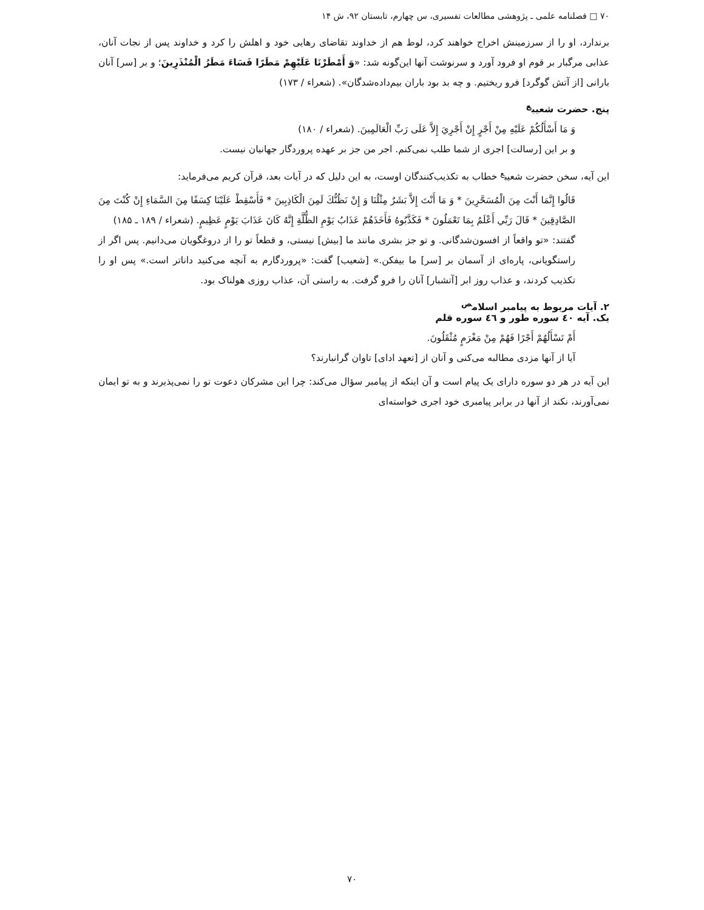۷۰ □ فصلنامه علمی ـ پژوهشی مطالعات تفسیری، س چهارم، تابستان ۹۲، ش ۱۴
برندارد، او را از سرزمینش اخراج خواهند کرد، لوط هم از خداوند تقاضای رهایی خود و اهلش را کرد و خداوند پس از نجات آنان، عذابی مرگبار بر قوم او فرود آورد و سرنوشت آنها این‌گونه شد: «وَ أَمْطَرْنَا عَلَيْهِمْ مَطَرًا فَسَاءَ مَطَرُ الْمُنْذَرِينَ؛ و بر [سر] آنان بارانی [از آتش گوگرد] فرو ریختیم. و چه بد بود باران بیم‌داده‌شدگان». (شعراء / ۱۷۳)
پنج. حضرت شعیب<sup>ع</sup>
وَ مَا أَسْأَلُكُمْ عَلَيْهِ مِنْ أَجْرٍ إِنْ أَجْرِيَ إِلاَّ عَلَى رَبِّ الْعَالَمِينَ. (شعراء / ۱۸۰)
و بر این [رسالت] اجری از شما طلب نمی‌کنم. اجر من جز بر عهده پروردگار جهانیان نیست.
این آیه، سخن حضرت شعیب<sup>ع</sup> خطاب به تکذیب‌کنندگان اوست، به این دلیل که در آیات بعد، قرآن کریم می‌فرماید:
قَالُوا إِنَّمَا أَنْتَ مِنَ الْمُسَحَّرِينَ * وَ مَا أَنْتَ إِلاَّ بَشَرٌ مِثْلُنَا وَ إِنْ نَظُنُّكَ لَمِنَ الْكَاذِبِينَ * فَأَسْقِطْ عَلَيْنَا كِسَفًا مِنَ السَّمَاءِ إِنْ كُنْتَ مِنَ الصَّادِقِينَ * قَالَ رَبِّي أَعْلَمُ بِمَا تَعْمَلُونَ * فَكَذَّبُوهُ فَأَخَذَهُمْ عَذَابُ يَوْمِ الظُّلَّةِ إِنَّهُ كَانَ عَذَابَ يَوْمٍ عَظِيمٍ. (شعراء / ۱۸۹ ـ ۱۸۵)
گفتند: «تو واقعاً از افسون‌شدگانی. و تو جز بشری مانند ما [بیش] نیستی، و قطعاً تو را از دروغگویان می‌دانیم. پس اگر از راستگویانی، پاره‌ای از آسمان بر [سر] ما بیفکن.» [شعیب] گفت: «پروردگارم به آنچه می‌کنید داناتر است.» پس او را تکذیب کردند، و عذاب روز ابر [آتشبار] آنان را فرو گرفت. به راستی آن، عذاب روزی هولناک بود.
۲. آیات مربوط به پیامبر اسلام<sup>ص</sup>
یک. آیه ٤٠ سوره طور و ٤٦ سوره قلم
أَمْ تَسْأَلُهُمْ أَجْرًا فَهُمْ مِنْ مَغْرَمٍ مُثْقَلُونَ.
آیا از آنها مزدی مطالبه می‌کنی و آنان از [تعهد ادای] تاوان گرانبارند؟
این آیه در هر دو سوره دارای یک پیام است و آن اینکه از پیامبر سؤال می‌کند: چرا این مشرکان دعوت تو را نمی‌پذیرند و به تو ایمان نمی‌آورند، نکند از آنها در برابر پیامبری خود اجری خواسته‌ای
۷۰